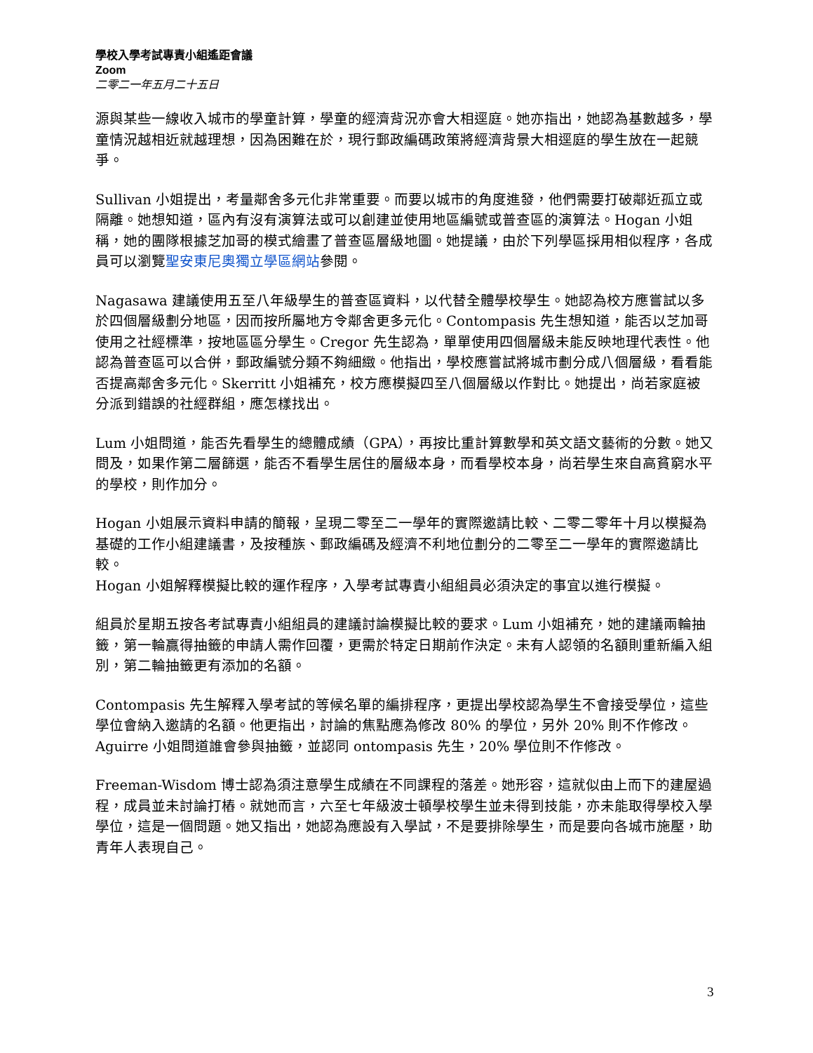學校入學考試專責小組遙距會議
Zoom
二零二一年五月二十五日
源與某些一線收入城市的學童計算，學童的經濟背況亦會大相逕庭。她亦指出，她認為基數越多，學童情況越相近就越理想，因為困難在於，現行郵政編碼政策將經濟背景大相逕庭的學生放在一起競爭。
Sullivan 小姐提出，考量鄰舍多元化非常重要。而要以城市的角度進發，他們需要打破鄰近孤立或隔離。她想知道，區內有沒有演算法或可以創建並使用地區編號或普查區的演算法。Hogan 小姐稱，她的團隊根據芝加哥的模式繪畫了普查區層級地圖。她提議，由於下列學區採用相似程序，各成員可以瀏覽聖安東尼奧獨立學區網站參閱。
Nagasawa 建議使用五至八年級學生的普查區資料，以代替全體學校學生。她認為校方應嘗試以多於四個層級劃分地區，因而按所屬地方令鄰舍更多元化。Contompasis 先生想知道，能否以芝加哥使用之社經標準，按地區區分學生。Cregor 先生認為，單單使用四個層級未能反映地理代表性。他認為普查區可以合併，郵政編號分類不夠細緻。他指出，學校應嘗試將城市劃分成八個層級，看看能否提高鄰舍多元化。Skerritt 小姐補充，校方應模擬四至八個層級以作對比。她提出，尚若家庭被分派到錯誤的社經群組，應怎樣找出。
Lum 小姐問道，能否先看學生的總體成績（GPA），再按比重計算數學和英文語文藝術的分數。她又問及，如果作第二層篩選，能否不看學生居住的層級本身，而看學校本身，尚若學生來自高貧窮水平的學校，則作加分。
Hogan 小姐展示資料申請的簡報，呈現二零至二一學年的實際邀請比較、二零二零年十月以模擬為基礎的工作小組建議書，及按種族、郵政編碼及經濟不利地位劃分的二零至二一學年的實際邀請比較。
Hogan 小姐解釋模擬比較的運作程序，入學考試專責小組組員必須決定的事宜以進行模擬。
組員於星期五按各考試專責小組組員的建議討論模擬比較的要求。Lum 小姐補充，她的建議兩輪抽籤，第一輪贏得抽籤的申請人需作回覆，更需於特定日期前作決定。未有人認領的名額則重新編入組別，第二輪抽籤更有添加的名額。
Contompasis 先生解釋入學考試的等候名單的編排程序，更提出學校認為學生不會接受學位，這些學位會納入邀請的名額。他更指出，討論的焦點應為修改 80% 的學位，另外 20% 則不作修改。Aguirre 小姐問道誰會參與抽籤，並認同 ontompasis 先生，20% 學位則不作修改。
Freeman-Wisdom 博士認為須注意學生成績在不同課程的落差。她形容，這就似由上而下的建屋過程，成員並未討論打樁。就她而言，六至七年級波士頓學校學生並未得到技能，亦未能取得學校入學學位，這是一個問題。她又指出，她認為應設有入學試，不是要排除學生，而是要向各城市施壓，助青年人表現自己。
3